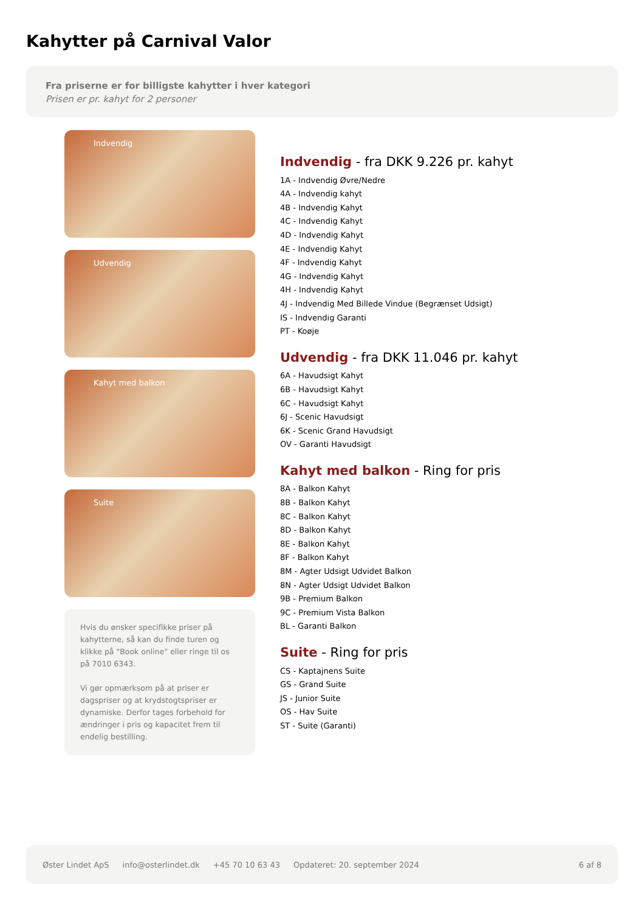Kahytter på Carnival Valor
Fra priserne er for billigste kahytter i hver kategori
Prisen er pr. kahyt for 2 personer
Indvendig
Udvendig
Kahyt med balkon
Suite
Hvis du ønsker specifikke priser på kahytterne, så kan du finde turen og klikke på "Book online" eller ringe til os på 7010 6343.
Vi gør opmærksom på at priser er dagspriser og at krydstogtspriser er dynamiske. Derfor tages forbehold for ændringer i pris og kapacitet frem til endelig bestilling.
Indvendig - fra DKK 9.226 pr. kahyt
1A - Indvendig Øvre/Nedre
4A - Indvendig kahyt
4B - Indvendig Kahyt
4C - Indvendig Kahyt
4D - Indvendig Kahyt
4E - Indvendig Kahyt
4F - Indvendig Kahyt
4G - Indvendig Kahyt
4H - Indvendig Kahyt
4J - Indvendig Med Billede Vindue (Begrænset Udsigt)
IS - Indvendig Garanti
PT - Koøje
Udvendig - fra DKK 11.046 pr. kahyt
6A - Havudsigt Kahyt
6B - Havudsigt Kahyt
6C - Havudsigt Kahyt
6J - Scenic Havudsigt
6K - Scenic Grand Havudsigt
OV - Garanti Havudsigt
Kahyt med balkon - Ring for pris
8A - Balkon Kahyt
8B - Balkon Kahyt
8C - Balkon Kahyt
8D - Balkon Kahyt
8E - Balkon Kahyt
8F - Balkon Kahyt
8M - Agter Udsigt Udvidet Balkon
8N - Agter Udsigt Udvidet Balkon
9B - Premium Balkon
9C - Premium Vista Balkon
BL - Garanti Balkon
Suite - Ring for pris
CS - Kaptajnens Suite
GS - Grand Suite
JS - Junior Suite
OS - Hav Suite
ST - Suite (Garanti)
Øster Lindet ApS info@osterlindet.dk +45 70 10 63 43 Opdateret: 20. september 2024 6 af 8